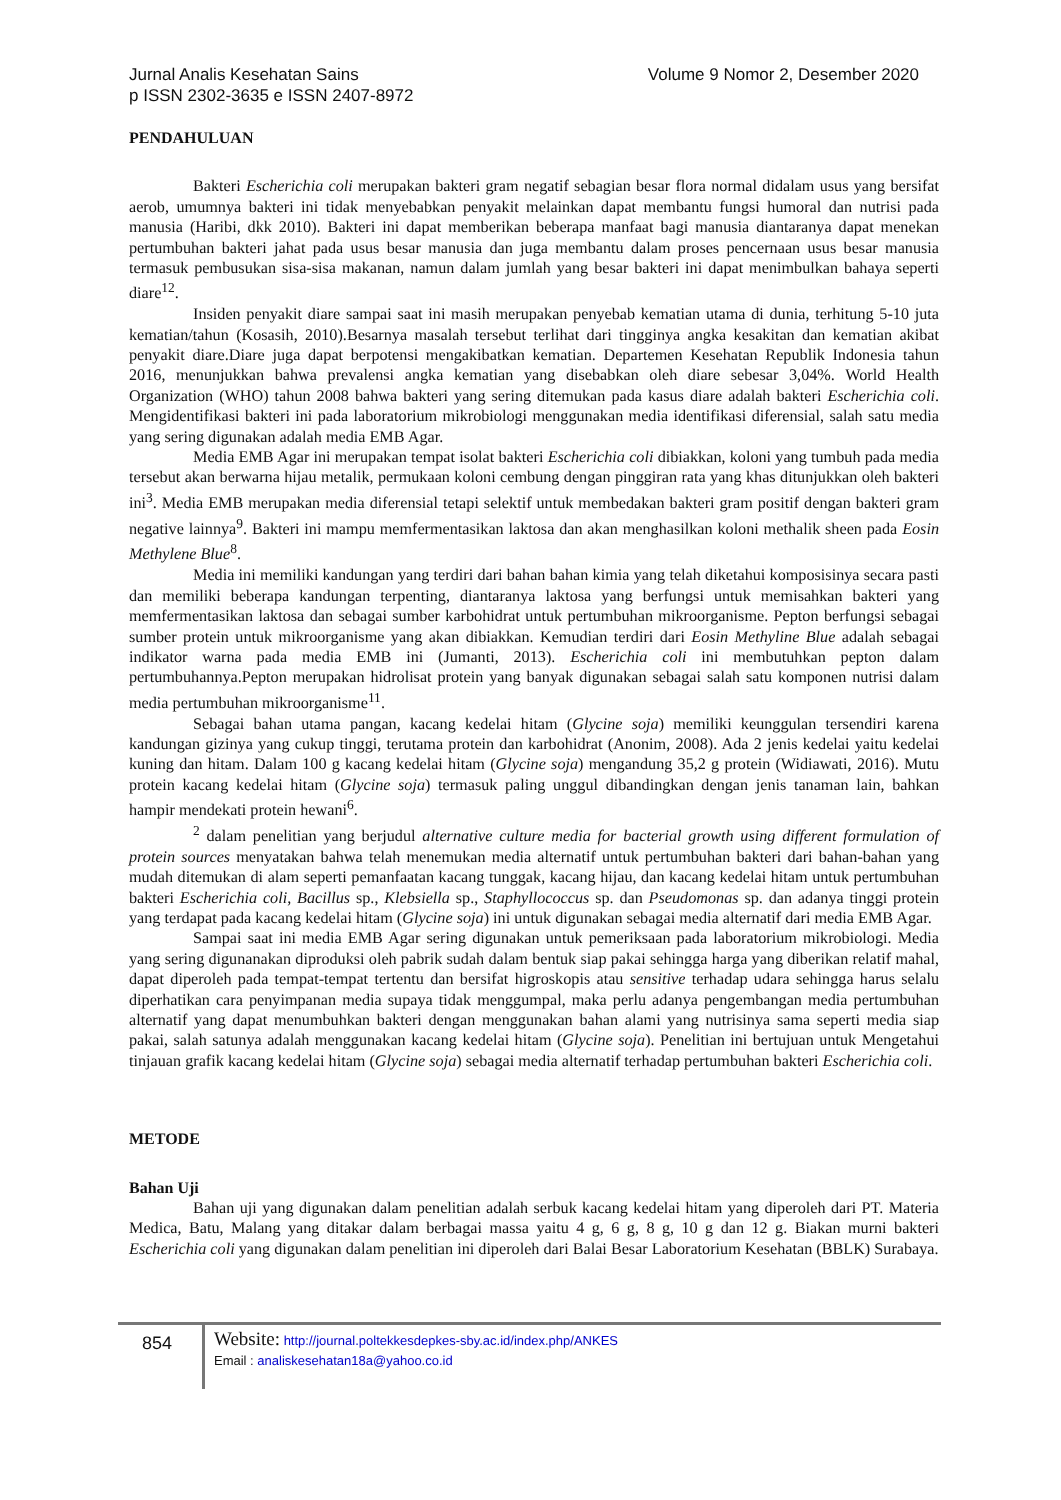Volume 9 Nomor 2, Desember 2020 Jurnal Analis Kesehatan Sains
p ISSN 2302-3635 e ISSN 2407-8972
PENDAHULUAN
Bakteri Escherichia coli merupakan bakteri gram negatif sebagian besar flora normal didalam usus yang bersifat aerob, umumnya bakteri ini tidak menyebabkan penyakit melainkan dapat membantu fungsi humoral dan nutrisi pada manusia (Haribi, dkk 2010). Bakteri ini dapat memberikan beberapa manfaat bagi manusia diantaranya dapat menekan pertumbuhan bakteri jahat pada usus besar manusia dan juga membantu dalam proses pencernaan usus besar manusia termasuk pembusukan sisa-sisa makanan, namun dalam jumlah yang besar bakteri ini dapat menimbulkan bahaya seperti diare<sup>12</sup>.
Insiden penyakit diare sampai saat ini masih merupakan penyebab kematian utama di dunia, terhitung 5-10 juta kematian/tahun (Kosasih, 2010).Besarnya masalah tersebut terlihat dari tingginya angka kesakitan dan kematian akibat penyakit diare.Diare juga dapat berpotensi mengakibatkan kematian. Departemen Kesehatan Republik Indonesia tahun 2016, menunjukkan bahwa prevalensi angka kematian yang disebabkan oleh diare sebesar 3,04%. World Health Organization (WHO) tahun 2008 bahwa bakteri yang sering ditemukan pada kasus diare adalah bakteri Escherichia coli. Mengidentifikasi bakteri ini pada laboratorium mikrobiologi menggunakan media identifikasi diferensial, salah satu media yang sering digunakan adalah media EMB Agar.
Media EMB Agar ini merupakan tempat isolat bakteri Escherichia coli dibiakkan, koloni yang tumbuh pada media tersebut akan berwarna hijau metalik, permukaan koloni cembung dengan pinggiran rata yang khas ditunjukkan oleh bakteri ini<sup>3</sup>. Media EMB merupakan media diferensial tetapi selektif untuk membedakan bakteri gram positif dengan bakteri gram negative lainnya<sup>9</sup>. Bakteri ini mampu memfermentasikan laktosa dan akan menghasilkan koloni methalik sheen pada Eosin Methylene Blue<sup>8</sup>.
Media ini memiliki kandungan yang terdiri dari bahan bahan kimia yang telah diketahui komposisinya secara pasti dan memiliki beberapa kandungan terpenting, diantaranya laktosa yang berfungsi untuk memisahkan bakteri yang memfermentasikan laktosa dan sebagai sumber karbohidrat untuk pertumbuhan mikroorganisme. Pepton berfungsi sebagai sumber protein untuk mikroorganisme yang akan dibiakkan. Kemudian terdiri dari Eosin Methyline Blue adalah sebagai indikator warna pada media EMB ini (Jumanti, 2013). Escherichia coli ini membutuhkan pepton dalam pertumbuhannya.Pepton merupakan hidrolisat protein yang banyak digunakan sebagai salah satu komponen nutrisi dalam media pertumbuhan mikroorganisme<sup>11</sup>.
Sebagai bahan utama pangan, kacang kedelai hitam (Glycine soja) memiliki keunggulan tersendiri karena kandungan gizinya yang cukup tinggi, terutama protein dan karbohidrat (Anonim, 2008). Ada 2 jenis kedelai yaitu kedelai kuning dan hitam. Dalam 100 g kacang kedelai hitam (Glycine soja) mengandung 35,2 g protein (Widiawati, 2016). Mutu protein kacang kedelai hitam (Glycine soja) termasuk paling unggul dibandingkan dengan jenis tanaman lain, bahkan hampir mendekati protein hewani<sup>6</sup>.
<sup>2</sup> dalam penelitian yang berjudul alternative culture media for bacterial growth using different formulation of protein sources menyatakan bahwa telah menemukan media alternatif untuk pertumbuhan bakteri dari bahan-bahan yang mudah ditemukan di alam seperti pemanfaatan kacang tunggak, kacang hijau, dan kacang kedelai hitam untuk pertumbuhan bakteri Escherichia coli, Bacillus sp., Klebsiella sp., Staphyllococcus sp. dan Pseudomonas sp. dan adanya tinggi protein yang terdapat pada kacang kedelai hitam (Glycine soja) ini untuk digunakan sebagai media alternatif dari media EMB Agar.
Sampai saat ini media EMB Agar sering digunakan untuk pemeriksaan pada laboratorium mikrobiologi. Media yang sering digunanakan diproduksi oleh pabrik sudah dalam bentuk siap pakai sehingga harga yang diberikan relatif mahal, dapat diperoleh pada tempat-tempat tertentu dan bersifat higroskopis atau sensitive terhadap udara sehingga harus selalu diperhatikan cara penyimpanan media supaya tidak menggumpal, maka perlu adanya pengembangan media pertumbuhan alternatif yang dapat menumbuhkan bakteri dengan menggunakan bahan alami yang nutrisinya sama seperti media siap pakai, salah satunya adalah menggunakan kacang kedelai hitam (Glycine soja). Penelitian ini bertujuan untuk Mengetahui tinjauan grafik kacang kedelai hitam (Glycine soja) sebagai media alternatif terhadap pertumbuhan bakteri Escherichia coli.
METODE
Bahan Uji
Bahan uji yang digunakan dalam penelitian adalah serbuk kacang kedelai hitam yang diperoleh dari PT. Materia Medica, Batu, Malang yang ditakar dalam berbagai massa yaitu 4 g, 6 g, 8 g, 10 g dan 12 g. Biakan murni bakteri Escherichia coli yang digunakan dalam penelitian ini diperoleh dari Balai Besar Laboratorium Kesehatan (BBLK) Surabaya.
854
Website: http://journal.poltekkesdepkes-sby.ac.id/index.php/ANKES
Email : analiskesehatan18a@yahoo.co.id